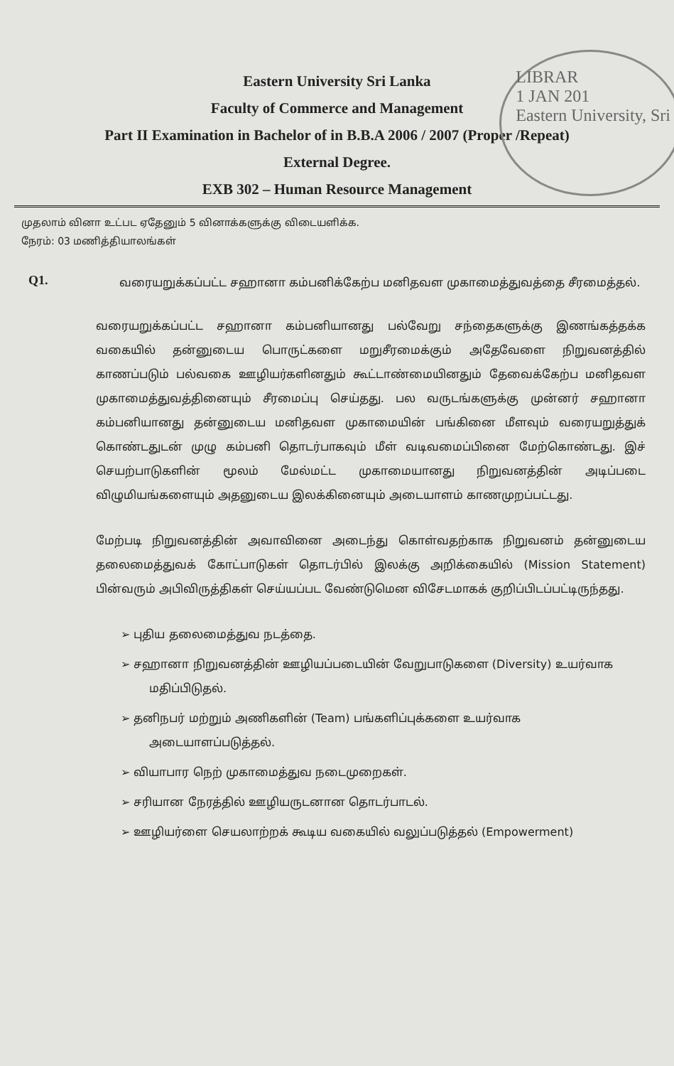LIBRAR
1 JAN 201
Eastern University, Sri
Eastern University Sri Lanka
Faculty of Commerce and Management
Part II Examination in Bachelor of in B.B.A 2006 / 2007 (Proper /Repeat)
External Degree.
EXB 302 – Human Resource Management
முதலாம் வினா உட்பட ஏதேனும் 5 வினாக்களுக்கு விடையளிக்க.
நேரம்: 03 மணித்தியாலங்கள்
Q1.
வரையறுக்கப்பட்ட சஹானா கம்பனிக்கேற்ப மனிதவள முகாமைத்துவத்தை சீரமைத்தல்.
வரையறுக்கப்பட்ட சஹானா கம்பனியானது பல்வேறு சந்தைகளுக்கு இணங்கத்தக்க வகையில் தன்னுடைய பொருட்களை மறுசீரமைக்கும் அதேவேளை நிறுவனத்தில் காணப்படும் பல்வகை ஊழியர்களினதும் கூட்டாண்மையினதும் தேவைக்கேற்ப மனிதவள முகாமைத்துவத்தினையும் சீரமைப்பு செய்தது. பல வருடங்களுக்கு முன்னர் சஹானா கம்பனியானது தன்னுடைய மனிதவள முகாமையின் பங்கினை மீளவும் வரையறுத்துக் கொண்டதுடன் முழு கம்பனி தொடர்பாகவும் மீள் வடிவமைப்பினை மேற்கொண்டது. இச் செயற்பாடுகளின் மூலம் மேல்மட்ட முகாமையானது நிறுவனத்தின் அடிப்படை விழுமியங்களையும் அதனுடைய இலக்கினையும் அடையாளம் காணமுறப்பட்டது.
மேற்படி நிறுவனத்தின் அவாவினை அடைந்து கொள்வதற்காக நிறுவனம் தன்னுடைய தலைமைத்துவக் கோட்பாடுகள் தொடர்பில் இலக்கு அறிக்கையில் (Mission Statement) பின்வரும் அபிவிருத்திகள் செய்யப்பட வேண்டுமென விசேடமாகக் குறிப்பிடப்பட்டிருந்தது.
➢ புதிய தலைமைத்துவ நடத்தை.
➢ சஹானா நிறுவனத்தின் ஊழியப்படையின் வேறுபாடுகளை (Diversity) உயர்வாக மதிப்பிடுதல்.
➢ தனிநபர் மற்றும் அணிகளின் (Team) பங்களிப்புக்களை உயர்வாக அடையாளப்படுத்தல்.
➢ வியாபார நெற் முகாமைத்துவ நடைமுறைகள்.
➢ சரியான நேரத்தில் ஊழியருடனான தொடர்பாடல்.
➢ ஊழியர்ளை செயலாற்றக் கூடிய வகையில் வலுப்படுத்தல் (Empowerment)